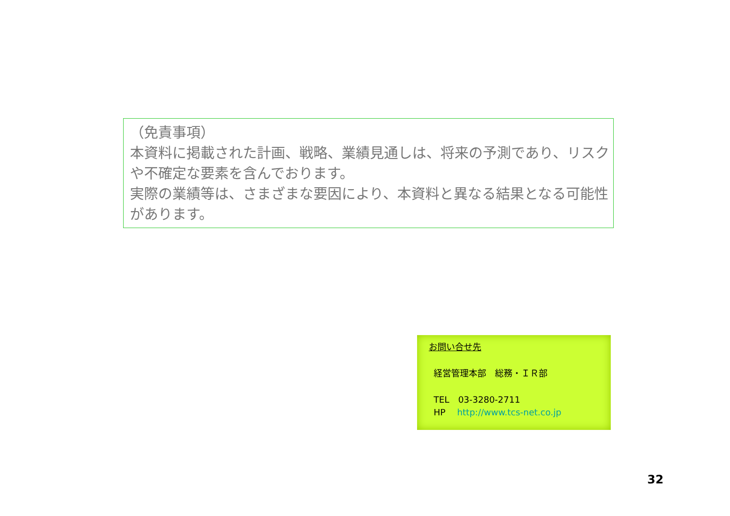（免責事項）
本資料に掲載された計画、戦略、業績見通しは、将来の予測であり、リスクや不確定な要素を含んでおります。
実際の業績等は、さまざまな要因により、本資料と異なる結果となる可能性があります。
お問い合せ先
経営管理本部　総務・ＩＲ部
TEL　03-3280-2711
HP　 http://www.tcs-net.co.jp
32